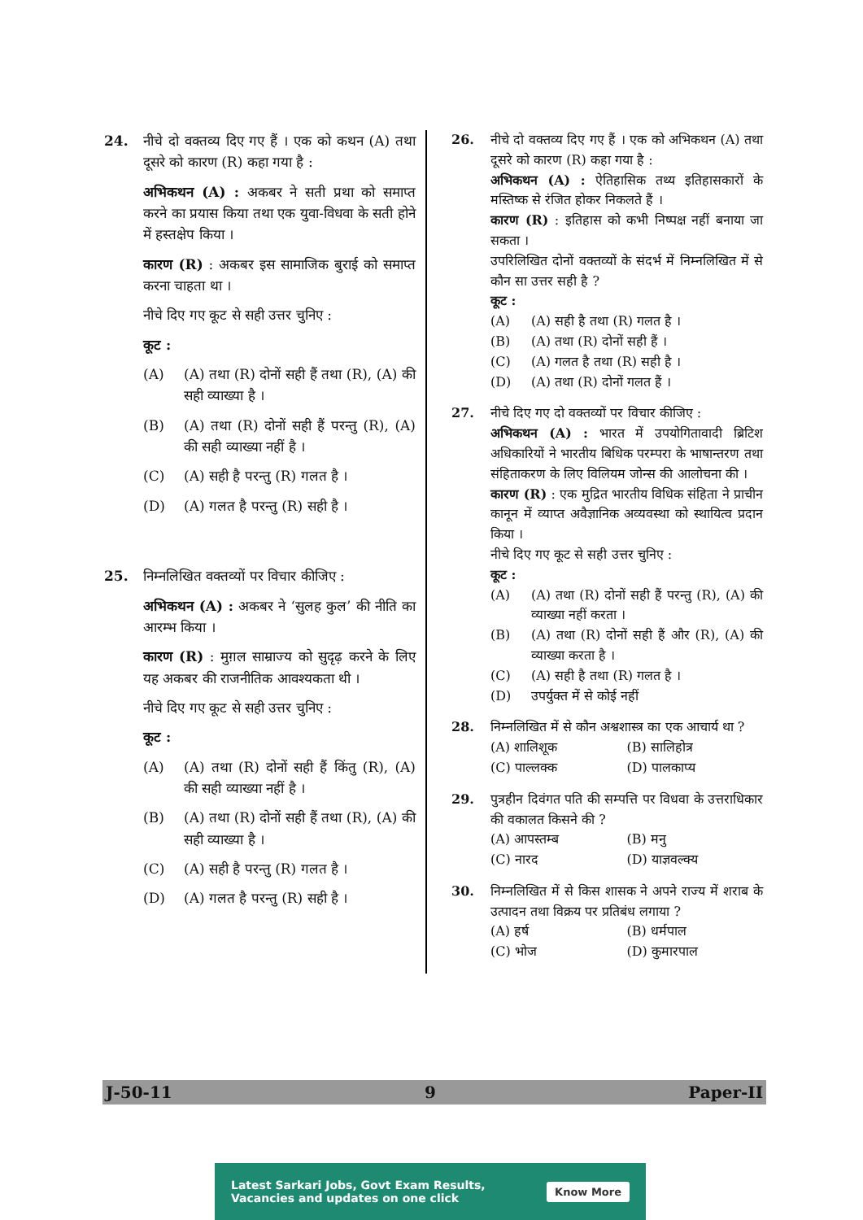24. नीचे दो वक्तव्य दिए गए हैं । एक को कथन (A) तथा दूसरे को कारण (R) कहा गया है :
अभिकथन (A) : अकबर ने सती प्रथा को समाप्त करने का प्रयास किया तथा एक युवा-विधवा के सती होने में हस्तक्षेप किया ।
कारण (R) : अकबर इस सामाजिक बुराई को समाप्त करना चाहता था ।
नीचे दिए गए कूट से सही उत्तर चुनिए :
कूट :
(A) (A) तथा (R) दोनों सही हैं तथा (R), (A) की सही व्याख्या है ।
(B) (A) तथा (R) दोनों सही हैं परन्तु (R), (A) की सही व्याख्या नहीं है ।
(C) (A) सही है परन्तु (R) गलत है ।
(D) (A) गलत है परन्तु (R) सही है ।
25. निम्नलिखित वक्तव्यों पर विचार कीजिए :
अभिकथन (A) : अकबर ने ‘सुलह कुल’ की नीति का आरम्भ किया ।
कारण (R) : मुग़ल साम्राज्य को सुदृढ़ करने के लिए यह अकबर की राजनीतिक आवश्यकता थी ।
नीचे दिए गए कूट से सही उत्तर चुनिए :
कूट :
(A) (A) तथा (R) दोनों सही हैं किंतु (R), (A) की सही व्याख्या नहीं है ।
(B) (A) तथा (R) दोनों सही हैं तथा (R), (A) की सही व्याख्या है ।
(C) (A) सही है परन्तु (R) गलत है ।
(D) (A) गलत है परन्तु (R) सही है ।
26. नीचे दो वक्तव्य दिए गए हैं । एक को अभिकथन (A) तथा दूसरे को कारण (R) कहा गया है :
अभिकथन (A) : ऐतिहासिक तथ्य इतिहासकारों के मस्तिष्क से रंजित होकर निकलते हैं ।
कारण (R) : इतिहास को कभी निष्पक्ष नहीं बनाया जा सकता ।
उपरिलिखित दोनों वक्तव्यों के संदर्भ में निम्नलिखित में से कौन सा उत्तर सही है ?
कूट :
(A) (A) सही है तथा (R) गलत है ।
(B) (A) तथा (R) दोनों सही हैं ।
(C) (A) गलत है तथा (R) सही है ।
(D) (A) तथा (R) दोनों गलत हैं ।
27. नीचे दिए गए दो वक्तव्यों पर विचार कीजिए :
अभिकथन (A) : भारत में उपयोगितावादी ब्रिटिश अधिकारियों ने भारतीय बिधिक परम्परा के भाषान्तरण तथा संहिताकरण के लिए विलियम जोन्स की आलोचना की ।
कारण (R) : एक मुद्रित भारतीय विधिक संहिता ने प्राचीन कानून में व्याप्त अवैज्ञानिक अव्यवस्था को स्थायित्व प्रदान किया ।
नीचे दिए गए कूट से सही उत्तर चुनिए :
कूट :
(A) (A) तथा (R) दोनों सही हैं परन्तु (R), (A) की व्याख्या नहीं करता ।
(B) (A) तथा (R) दोनों सही हैं और (R), (A) की व्याख्या करता है ।
(C) (A) सही है तथा (R) गलत है ।
(D) उपर्युक्त में से कोई नहीं
28. निम्नलिखित में से कौन अश्वशास्त्र का एक आचार्य था ?
(A) शालिशूक
(B) सालिहोत्र
(C) पाल्लक्क
(D) पालकाप्य
29. पुत्रहीन दिवंगत पति की सम्पत्ति पर विधवा के उत्तराधिकार की वकालत किसने की ?
(A) आपस्तम्ब
(B) मनु
(C) नारद
(D) याज्ञवल्क्य
30. निम्नलिखित में से किस शासक ने अपने राज्य में शराब के उत्पादन तथा विक्रय पर प्रतिबंध लगाया ?
(A) हर्ष
(B) धर्मपाल
(C) भोज
(D) कुमारपाल
J-50-11 9 Paper-II
Latest Sarkari Jobs, Govt Exam Results,
Vacancies and updates on one click
Know More